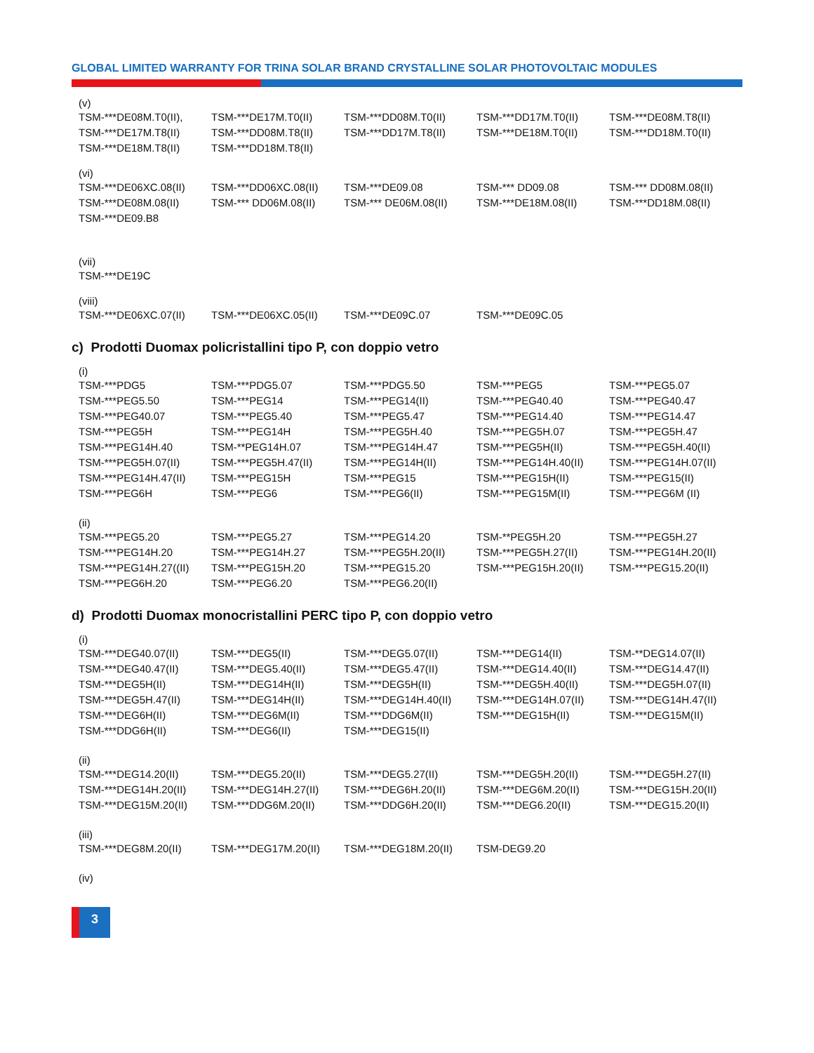GLOBAL LIMITED WARRANTY FOR TRINA SOLAR BRAND CRYSTALLINE SOLAR PHOTOVOLTAIC MODULES
(v)
| TSM-***DE08M.T0(II), | TSM-***DE17M.T0(II) | TSM-***DD08M.T0(II) | TSM-***DD17M.T0(II) | TSM-***DE08M.T8(II) |
| TSM-***DE17M.T8(II) | TSM-***DD08M.T8(II) | TSM-***DD17M.T8(II) | TSM-***DE18M.T0(II) | TSM-***DD18M.T0(II) |
| TSM-***DE18M.T8(II) | TSM-***DD18M.T8(II) | | | |
(vi)
| TSM-***DE06XC.08(II) | TSM-***DD06XC.08(II) | TSM-***DE09.08 | TSM-*** DD09.08 | TSM-*** DD08M.08(II) |
| TSM-***DE08M.08(II) | TSM-*** DD06M.08(II) | TSM-*** DE06M.08(II) | TSM-***DE18M.08(II) | TSM-***DD18M.08(II) |
| TSM-***DE09.B8 | | | | |
(vii)
| TSM-***DE19C |
(viii)
| TSM-***DE06XC.07(II) | TSM-***DE06XC.05(II) | TSM-***DE09C.07 | TSM-***DE09C.05 | |
c) Prodotti Duomax policristallini tipo P, con doppio vetro
(i)
| TSM-***PDG5 | TSM-***PDG5.07 | TSM-***PDG5.50 | TSM-***PEG5 | TSM-***PEG5.07 |
| TSM-***PEG5.50 | TSM-***PEG14 | TSM-***PEG14(II) | TSM-***PEG40.40 | TSM-***PEG40.47 |
| TSM-***PEG40.07 | TSM-***PEG5.40 | TSM-***PEG5.47 | TSM-***PEG14.40 | TSM-***PEG14.47 |
| TSM-***PEG5H | TSM-***PEG14H | TSM-***PEG5H.40 | TSM-***PEG5H.07 | TSM-***PEG5H.47 |
| TSM-***PEG14H.40 | TSM-**PEG14H.07 | TSM-***PEG14H.47 | TSM-***PEG5H(II) | TSM-***PEG5H.40(II) |
| TSM-***PEG5H.07(II) | TSM-***PEG5H.47(II) | TSM-***PEG14H(II) | TSM-***PEG14H.40(II) | TSM-***PEG14H.07(II) |
| TSM-***PEG14H.47(II) | TSM-***PEG15H | TSM-***PEG15 | TSM-***PEG15H(II) | TSM-***PEG15(II) |
| TSM-***PEG6H | TSM-***PEG6 | TSM-***PEG6(II) | TSM-***PEG15M(II) | TSM-***PEG6M (II) |
(ii)
| TSM-***PEG5.20 | TSM-***PEG5.27 | TSM-***PEG14.20 | TSM-**PEG5H.20 | TSM-***PEG5H.27 |
| TSM-***PEG14H.20 | TSM-***PEG14H.27 | TSM-***PEG5H.20(II) | TSM-***PEG5H.27(II) | TSM-***PEG14H.20(II) |
| TSM-***PEG14H.27((II) | TSM-***PEG15H.20 | TSM-***PEG15.20 | TSM-***PEG15H.20(II) | TSM-***PEG15.20(II) |
| TSM-***PEG6H.20 | TSM-***PEG6.20 | TSM-***PEG6.20(II) | | |
d) Prodotti Duomax monocristallini PERC tipo P, con doppio vetro
(i)
| TSM-***DEG40.07(II) | TSM-***DEG5(II) | TSM-***DEG5.07(II) | TSM-***DEG14(II) | TSM-**DEG14.07(II) |
| TSM-***DEG40.47(II) | TSM-***DEG5.40(II) | TSM-***DEG5.47(II) | TSM-***DEG14.40(II) | TSM-***DEG14.47(II) |
| TSM-***DEG5H(II) | TSM-***DEG14H(II) | TSM-***DEG5H(II) | TSM-***DEG5H.40(II) | TSM-***DEG5H.07(II) |
| TSM-***DEG5H.47(II) | TSM-***DEG14H(II) | TSM-***DEG14H.40(II) | TSM-***DEG14H.07(II) | TSM-***DEG14H.47(II) |
| TSM-***DEG6H(II) | TSM-***DEG6M(II) | TSM-***DDG6M(II) | TSM-***DEG15H(II) | TSM-***DEG15M(II) |
| TSM-***DDG6H(II) | TSM-***DEG6(II) | TSM-***DEG15(II) | | |
(ii)
| TSM-***DEG14.20(II) | TSM-***DEG5.20(II) | TSM-***DEG5.27(II) | TSM-***DEG5H.20(II) | TSM-***DEG5H.27(II) |
| TSM-***DEG14H.20(II) | TSM-***DEG14H.27(II) | TSM-***DEG6H.20(II) | TSM-***DEG6M.20(II) | TSM-***DEG15H.20(II) |
| TSM-***DEG15M.20(II) | TSM-***DDG6M.20(II) | TSM-***DDG6H.20(II) | TSM-***DEG6.20(II) | TSM-***DEG15.20(II) |
(iii)
| TSM-***DEG8M.20(II) | TSM-***DEG17M.20(II) | TSM-***DEG18M.20(II) | TSM-DEG9.20 | |
(iv)
3